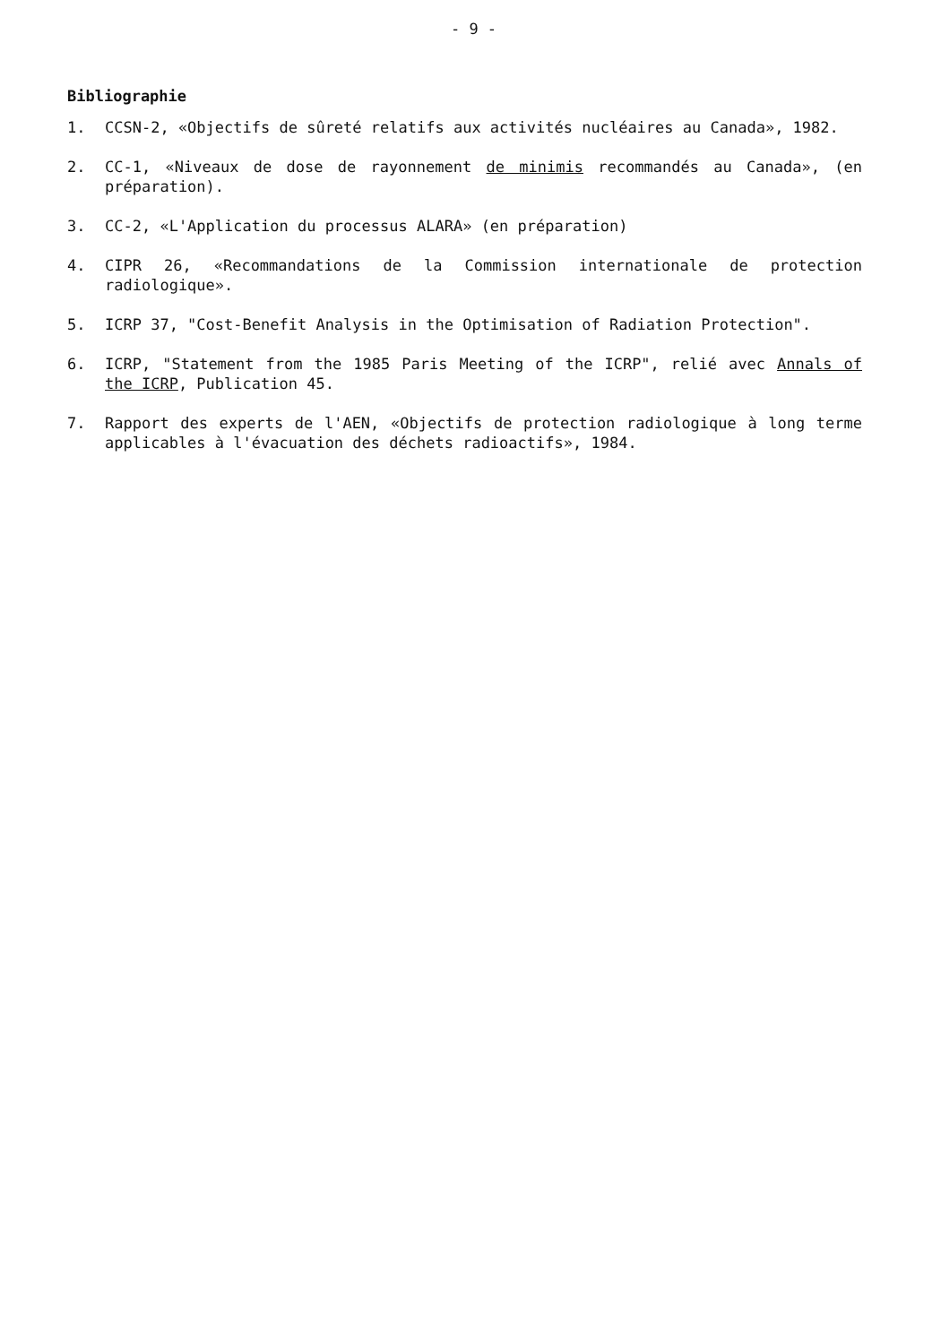- 9 -
Bibliographie
1. CCSN-2, «Objectifs de sûreté relatifs aux activités nucléaires au Canada», 1982.
2. CC-1, «Niveaux de dose de rayonnement de minimis recommandés au Canada», (en préparation).
3. CC-2, «L'Application du processus ALARA» (en préparation)
4. CIPR 26, «Recommandations de la Commission internationale de protection radiologique».
5. ICRP 37, "Cost-Benefit Analysis in the Optimisation of Radiation Protection".
6. ICRP, "Statement from the 1985 Paris Meeting of the ICRP", relié avec Annals of the ICRP, Publication 45.
7. Rapport des experts de l'AEN, «Objectifs de protection radiologique à long terme applicables à l'évacuation des déchets radioactifs», 1984.